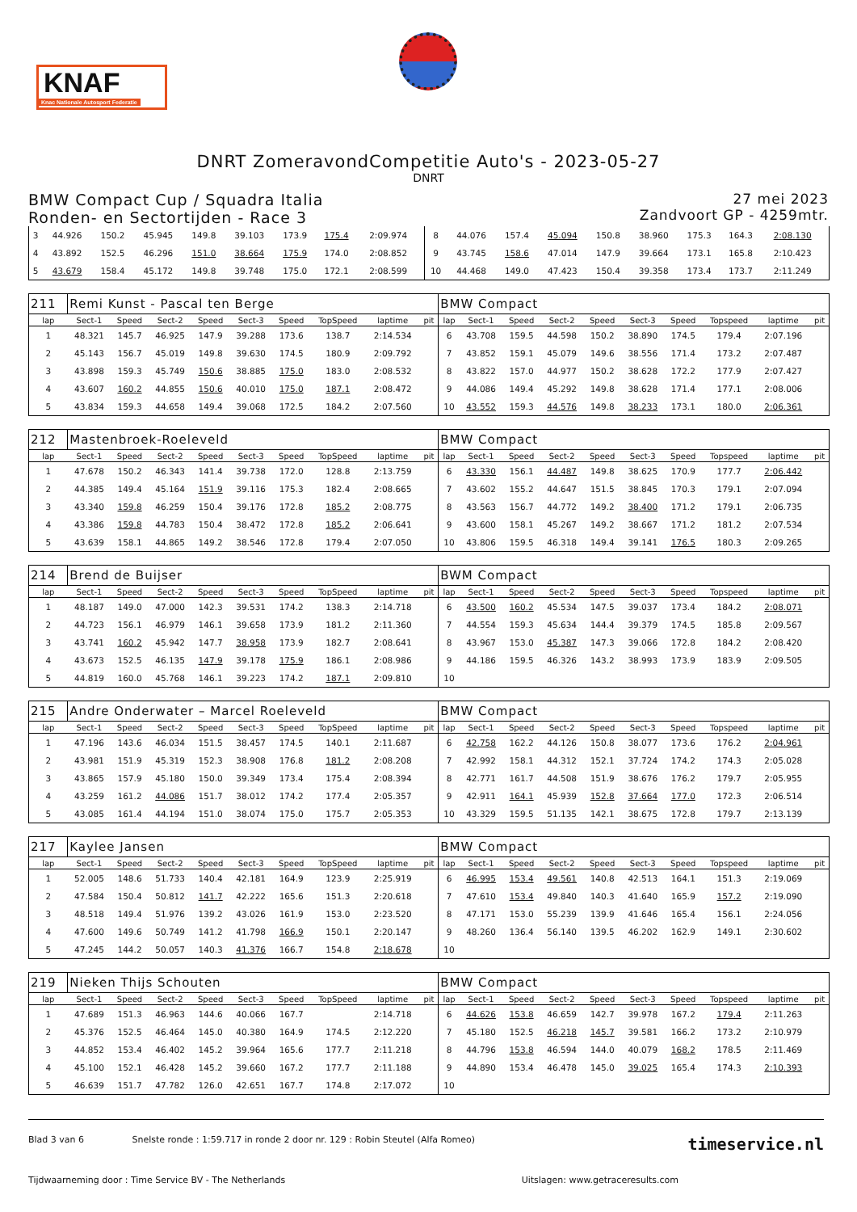KNAF
Knac Nationale Autosport Federatie
DNRT ZomeravondCompetitie Auto's - 2023-05-27
DNRT
BMW Compact Cup / Squadra Italia
Ronden- en Sectortijden - Race 3
27 mei 2023
Zandvoort GP - 4259mtr.
| 3 | 44.926 | 150.2 | 45.945 | 149.8 | 39.103 | 173.9 | 175.4 | 2:09.974 | | 8 | 44.076 | 157.4 | 45.094 | 150.8 | 38.960 | 175.3 | 164.3 | 2:08.130 | |
| 4 | 43.892 | 152.5 | 46.296 | 151.0 | 38.664 | 175.9 | 174.0 | 2:08.852 | | 9 | 43.745 | 158.6 | 47.014 | 147.9 | 39.664 | 173.1 | 165.8 | 2:10.423 | |
| 5 | 43.679 | 158.4 | 45.172 | 149.8 | 39.748 | 175.0 | 172.1 | 2:08.599 | | 10 | 44.468 | 149.0 | 47.423 | 150.4 | 39.358 | 173.4 | 173.7 | 2:11.249 | |
| 211 | Remi Kunst - Pascal ten Berge | | | | | | | | | BMW Compact | | | | | | | | | |
| lap | Sect-1 | Speed | Sect-2 | Speed | Sect-3 | Speed | TopSpeed | laptime | pit | lap | Sect-1 | Speed | Sect-2 | Speed | Sect-3 | Speed | Topspeed | laptime | pit |
| 1 | 48.321 | 145.7 | 46.925 | 147.9 | 39.288 | 173.6 | 138.7 | 2:14.534 | | 6 | 43.708 | 159.5 | 44.598 | 150.2 | 38.890 | 174.5 | 179.4 | 2:07.196 | |
| 2 | 45.143 | 156.7 | 45.019 | 149.8 | 39.630 | 174.5 | 180.9 | 2:09.792 | | 7 | 43.852 | 159.1 | 45.079 | 149.6 | 38.556 | 171.4 | 173.2 | 2:07.487 | |
| 3 | 43.898 | 159.3 | 45.749 | 150.6 | 38.885 | 175.0 | 183.0 | 2:08.532 | | 8 | 43.822 | 157.0 | 44.977 | 150.2 | 38.628 | 172.2 | 177.9 | 2:07.427 | |
| 4 | 43.607 | 160.2 | 44.855 | 150.6 | 40.010 | 175.0 | 187.1 | 2:08.472 | | 9 | 44.086 | 149.4 | 45.292 | 149.8 | 38.628 | 171.4 | 177.1 | 2:08.006 | |
| 5 | 43.834 | 159.3 | 44.658 | 149.4 | 39.068 | 172.5 | 184.2 | 2:07.560 | | 10 | 43.552 | 159.3 | 44.576 | 149.8 | 38.233 | 173.1 | 180.0 | 2:06.361 | |
| 212 | Mastenbroek-Roeleveld | | | | | | | | | BMW Compact | | | | | | | | | |
| lap | Sect-1 | Speed | Sect-2 | Speed | Sect-3 | Speed | TopSpeed | laptime | pit | lap | Sect-1 | Speed | Sect-2 | Speed | Sect-3 | Speed | Topspeed | laptime | pit |
| 1 | 47.678 | 150.2 | 46.343 | 141.4 | 39.738 | 172.0 | 128.8 | 2:13.759 | | 6 | 43.330 | 156.1 | 44.487 | 149.8 | 38.625 | 170.9 | 177.7 | 2:06.442 | |
| 2 | 44.385 | 149.4 | 45.164 | 151.9 | 39.116 | 175.3 | 182.4 | 2:08.665 | | 7 | 43.602 | 155.2 | 44.647 | 151.5 | 38.845 | 170.3 | 179.1 | 2:07.094 | |
| 3 | 43.340 | 159.8 | 46.259 | 150.4 | 39.176 | 172.8 | 185.2 | 2:08.775 | | 8 | 43.563 | 156.7 | 44.772 | 149.2 | 38.400 | 171.2 | 179.1 | 2:06.735 | |
| 4 | 43.386 | 159.8 | 44.783 | 150.4 | 38.472 | 172.8 | 185.2 | 2:06.641 | | 9 | 43.600 | 158.1 | 45.267 | 149.2 | 38.667 | 171.2 | 181.2 | 2:07.534 | |
| 5 | 43.639 | 158.1 | 44.865 | 149.2 | 38.546 | 172.8 | 179.4 | 2:07.050 | | 10 | 43.806 | 159.5 | 46.318 | 149.4 | 39.141 | 176.5 | 180.3 | 2:09.265 | |
| 214 | Brend de Buijser | | | | | | | | | BWM Compact | | | | | | | | | |
| lap | Sect-1 | Speed | Sect-2 | Speed | Sect-3 | Speed | TopSpeed | laptime | pit | lap | Sect-1 | Speed | Sect-2 | Speed | Sect-3 | Speed | Topspeed | laptime | pit |
| 1 | 48.187 | 149.0 | 47.000 | 142.3 | 39.531 | 174.2 | 138.3 | 2:14.718 | | 6 | 43.500 | 160.2 | 45.534 | 147.5 | 39.037 | 173.4 | 184.2 | 2:08.071 | |
| 2 | 44.723 | 156.1 | 46.979 | 146.1 | 39.658 | 173.9 | 181.2 | 2:11.360 | | 7 | 44.554 | 159.3 | 45.634 | 144.4 | 39.379 | 174.5 | 185.8 | 2:09.567 | |
| 3 | 43.741 | 160.2 | 45.942 | 147.7 | 38.958 | 173.9 | 182.7 | 2:08.641 | | 8 | 43.967 | 153.0 | 45.387 | 147.3 | 39.066 | 172.8 | 184.2 | 2:08.420 | |
| 4 | 43.673 | 152.5 | 46.135 | 147.9 | 39.178 | 175.9 | 186.1 | 2:08.986 | | 9 | 44.186 | 159.5 | 46.326 | 143.2 | 38.993 | 173.9 | 183.9 | 2:09.505 | |
| 5 | 44.819 | 160.0 | 45.768 | 146.1 | 39.223 | 174.2 | 187.1 | 2:09.810 | | 10 | | | | | | | | | |
| 215 | Andre Onderwater – Marcel Roeleveld | | | | | | | | | BMW Compact | | | | | | | | | |
| lap | Sect-1 | Speed | Sect-2 | Speed | Sect-3 | Speed | TopSpeed | laptime | pit | lap | Sect-1 | Speed | Sect-2 | Speed | Sect-3 | Speed | Topspeed | laptime | pit |
| 1 | 47.196 | 143.6 | 46.034 | 151.5 | 38.457 | 174.5 | 140.1 | 2:11.687 | | 6 | 42.758 | 162.2 | 44.126 | 150.8 | 38.077 | 173.6 | 176.2 | 2:04.961 | |
| 2 | 43.981 | 151.9 | 45.319 | 152.3 | 38.908 | 176.8 | 181.2 | 2:08.208 | | 7 | 42.992 | 158.1 | 44.312 | 152.1 | 37.724 | 174.2 | 174.3 | 2:05.028 | |
| 3 | 43.865 | 157.9 | 45.180 | 150.0 | 39.349 | 173.4 | 175.4 | 2:08.394 | | 8 | 42.771 | 161.7 | 44.508 | 151.9 | 38.676 | 176.2 | 179.7 | 2:05.955 | |
| 4 | 43.259 | 161.2 | 44.086 | 151.7 | 38.012 | 174.2 | 177.4 | 2:05.357 | | 9 | 42.911 | 164.1 | 45.939 | 152.8 | 37.664 | 177.0 | 172.3 | 2:06.514 | |
| 5 | 43.085 | 161.4 | 44.194 | 151.0 | 38.074 | 175.0 | 175.7 | 2:05.353 | | 10 | 43.329 | 159.5 | 51.135 | 142.1 | 38.675 | 172.8 | 179.7 | 2:13.139 | |
| 217 | Kaylee Jansen | | | | | | | | | BMW Compact | | | | | | | | | |
| lap | Sect-1 | Speed | Sect-2 | Speed | Sect-3 | Speed | TopSpeed | laptime | pit | lap | Sect-1 | Speed | Sect-2 | Speed | Sect-3 | Speed | Topspeed | laptime | pit |
| 1 | 52.005 | 148.6 | 51.733 | 140.4 | 42.181 | 164.9 | 123.9 | 2:25.919 | | 6 | 46.995 | 153.4 | 49.561 | 140.8 | 42.513 | 164.1 | 151.3 | 2:19.069 | |
| 2 | 47.584 | 150.4 | 50.812 | 141.7 | 42.222 | 165.6 | 151.3 | 2:20.618 | | 7 | 47.610 | 153.4 | 49.840 | 140.3 | 41.640 | 165.9 | 157.2 | 2:19.090 | |
| 3 | 48.518 | 149.4 | 51.976 | 139.2 | 43.026 | 161.9 | 153.0 | 2:23.520 | | 8 | 47.171 | 153.0 | 55.239 | 139.9 | 41.646 | 165.4 | 156.1 | 2:24.056 | |
| 4 | 47.600 | 149.6 | 50.749 | 141.2 | 41.798 | 166.9 | 150.1 | 2:20.147 | | 9 | 48.260 | 136.4 | 56.140 | 139.5 | 46.202 | 162.9 | 149.1 | 2:30.602 | |
| 5 | 47.245 | 144.2 | 50.057 | 140.3 | 41.376 | 166.7 | 154.8 | 2:18.678 | | 10 | | | | | | | | | |
| 219 | Nieken Thijs Schouten | | | | | | | | | BMW Compact | | | | | | | | | |
| lap | Sect-1 | Speed | Sect-2 | Speed | Sect-3 | Speed | TopSpeed | laptime | pit | lap | Sect-1 | Speed | Sect-2 | Speed | Sect-3 | Speed | Topspeed | laptime | pit |
| 1 | 47.689 | 151.3 | 46.963 | 144.6 | 40.066 | 167.7 | | 2:14.718 | | 6 | 44.626 | 153.8 | 46.659 | 142.7 | 39.978 | 167.2 | 179.4 | 2:11.263 | |
| 2 | 45.376 | 152.5 | 46.464 | 145.0 | 40.380 | 164.9 | 174.5 | 2:12.220 | | 7 | 45.180 | 152.5 | 46.218 | 145.7 | 39.581 | 166.2 | 173.2 | 2:10.979 | |
| 3 | 44.852 | 153.4 | 46.402 | 145.2 | 39.964 | 165.6 | 177.7 | 2:11.218 | | 8 | 44.796 | 153.8 | 46.594 | 144.0 | 40.079 | 168.2 | 178.5 | 2:11.469 | |
| 4 | 45.100 | 152.1 | 46.428 | 145.2 | 39.660 | 167.2 | 177.7 | 2:11.188 | | 9 | 44.890 | 153.4 | 46.478 | 145.0 | 39.025 | 165.4 | 174.3 | 2:10.393 | |
| 5 | 46.639 | 151.7 | 47.782 | 126.0 | 42.651 | 167.7 | 174.8 | 2:17.072 | | 10 | | | | | | | | | |
Blad 3 van 6 Snelste ronde : 1:59.717 in ronde 2 door nr. 129 : Robin Steutel (Alfa Romeo) timeservice.nl
Tijdwaarneming door : Time Service BV - The Netherlands Uitslagen: www.getraceresults.com